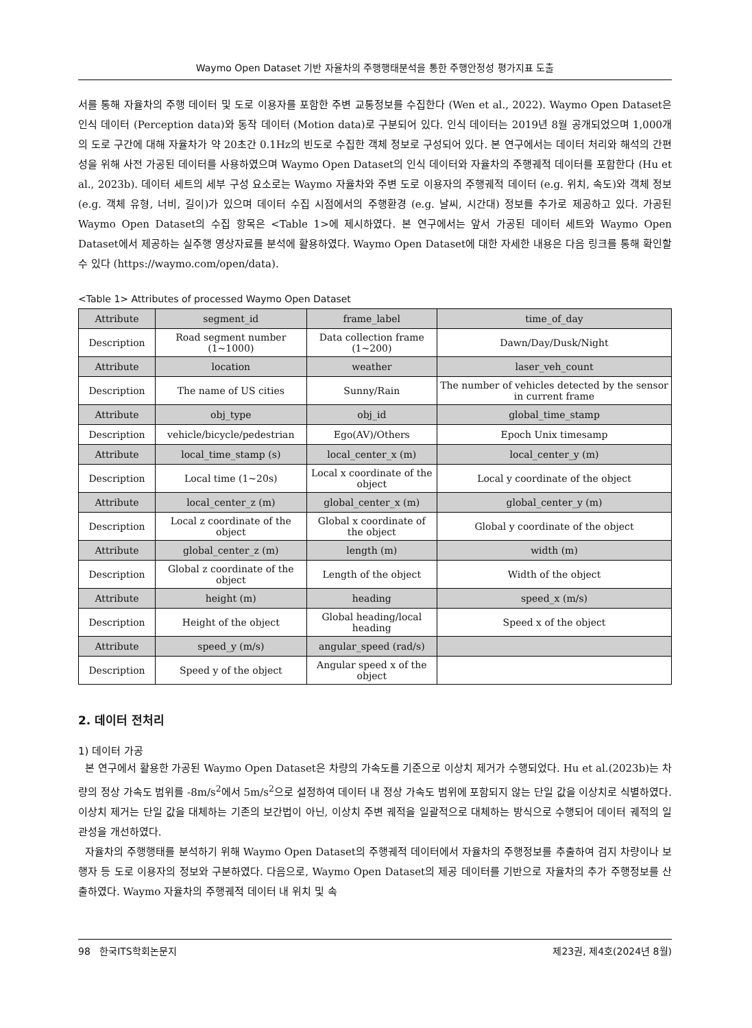Waymo Open Dataset 기반 자율차의 주행행태분석을 통한 주행안정성 평가지표 도출
서를 통해 자율차의 주행 데이터 및 도로 이용자를 포함한 주변 교통정보를 수집한다 (Wen et al., 2022). Waymo Open Dataset은 인식 데이터 (Perception data)와 동작 데이터 (Motion data)로 구분되어 있다. 인식 데이터는 2019년 8월 공개되었으며 1,000개의 도로 구간에 대해 자율차가 약 20초간 0.1Hz의 빈도로 수집한 객체 정보로 구성되어 있다. 본 연구에서는 데이터 처리와 해석의 간편성을 위해 사전 가공된 데이터를 사용하였으며 Waymo Open Dataset의 인식 데이터와 자율차의 주행궤적 데이터를 포함한다 (Hu et al., 2023b). 데이터 세트의 세부 구성 요소로는 Waymo 자율차와 주변 도로 이용자의 주행궤적 데이터 (e.g. 위치, 속도)와 객체 정보 (e.g. 객체 유형, 너비, 길이)가 있으며 데이터 수집 시점에서의 주행환경 (e.g. 날씨, 시간대) 정보를 추가로 제공하고 있다. 가공된 Waymo Open Dataset의 수집 항목은 <Table 1>에 제시하였다. 본 연구에서는 앞서 가공된 데이터 세트와 Waymo Open Dataset에서 제공하는 실주행 영상자료를 분석에 활용하였다. Waymo Open Dataset에 대한 자세한 내용은 다음 링크를 통해 확인할 수 있다 (https://waymo.com/open/data).
<Table 1> Attributes of processed Waymo Open Dataset
| Attribute | segment_id | frame_label | time_of_day |
| Description | Road segment number (1~1000) | Data collection frame (1~200) | Dawn/Day/Dusk/Night |
| Attribute | location | weather | laser_veh_count |
| Description | The name of US cities | Sunny/Rain | The number of vehicles detected by the sensor in current frame |
| Attribute | obj_type | obj_id | global_time_stamp |
| Description | vehicle/bicycle/pedestrian | Ego(AV)/Others | Epoch Unix timesamp |
| Attribute | local_time_stamp (s) | local_center_x (m) | local_center_y (m) |
| Description | Local time (1~20s) | Local x coordinate of the object | Local y coordinate of the object |
| Attribute | local_center_z (m) | global_center_x (m) | global_center_y (m) |
| Description | Local z coordinate of the object | Global x coordinate of the object | Global y coordinate of the object |
| Attribute | global_center_z (m) | length (m) | width (m) |
| Description | Global z coordinate of the object | Length of the object | Width of the object |
| Attribute | height (m) | heading | speed_x (m/s) |
| Description | Height of the object | Global heading/local heading | Speed x of the object |
| Attribute | speed_y (m/s) | angular_speed (rad/s) | |
| Description | Speed y of the object | Angular speed x of the object | |
2. 데이터 전처리
1) 데이터 가공
본 연구에서 활용한 가공된 Waymo Open Dataset은 차량의 가속도를 기준으로 이상치 제거가 수행되었다. Hu et al.(2023b)는 차량의 정상 가속도 범위를 -8m/s<sup>2</sup>에서 5m/s<sup>2</sup>으로 설정하여 데이터 내 정상 가속도 범위에 포함되지 않는 단일 값을 이상치로 식별하였다. 이상치 제거는 단일 값을 대체하는 기존의 보간법이 아닌, 이상치 주변 궤적을 일괄적으로 대체하는 방식으로 수행되어 데이터 궤적의 일관성을 개선하였다.
자율차의 주행행태를 분석하기 위해 Waymo Open Dataset의 주행궤적 데이터에서 자율차의 주행정보를 추출하여 검지 차량이나 보행자 등 도로 이용자의 정보와 구분하였다. 다음으로, Waymo Open Dataset의 제공 데이터를 기반으로 자율차의 추가 주행정보를 산출하였다. Waymo 자율차의 주행궤적 데이터 내 위치 및 속
98 한국ITS학회논문지 제23권, 제4호(2024년 8월)